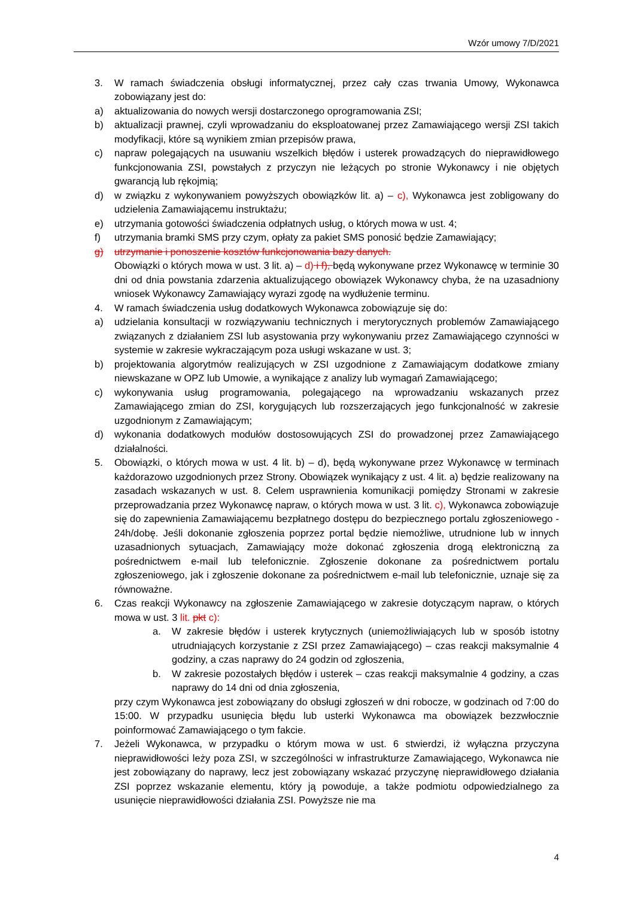Wzór umowy 7/D/2021
3. W ramach świadczenia obsługi informatycznej, przez cały czas trwania Umowy, Wykonawca zobowiązany jest do:
a) aktualizowania do nowych wersji dostarczonego oprogramowania ZSI;
b) aktualizacji prawnej, czyli wprowadzaniu do eksploatowanej przez Zamawiającego wersji ZSI takich modyfikacji, które są wynikiem zmian przepisów prawa,
c) napraw polegających na usuwaniu wszelkich błędów i usterek prowadzących do nieprawidłowego funkcjonowania ZSI, powstałych z przyczyn nie leżących po stronie Wykonawcy i nie objętych gwarancją lub rękojmią;
d) w związku z wykonywaniem powyższych obowiązków lit. a) – c), Wykonawca jest zobligowany do udzielenia Zamawiającemu instruktażu;
e) utrzymania gotowości świadczenia odpłatnych usług, o których mowa w ust. 4;
f) utrzymania bramki SMS przy czym, opłaty za pakiet SMS ponosić będzie Zamawiający;
g) utrzymanie i ponoszenie kosztów funkcjonowania bazy danych.
Obowiązki o których mowa w ust. 3 lit. a) – d) i f), będą wykonywane przez Wykonawcę w terminie 30 dni od dnia powstania zdarzenia aktualizującego obowiązek Wykonawcy chyba, że na uzasadniony wniosek Wykonawcy Zamawiający wyrazi zgodę na wydłużenie terminu.
4. W ramach świadczenia usług dodatkowych Wykonawca zobowiązuje się do:
a) udzielania konsultacji w rozwiązywaniu technicznych i merytorycznych problemów Zamawiającego związanych z działaniem ZSI lub asystowania przy wykonywaniu przez Zamawiającego czynności w systemie w zakresie wykraczającym poza usługi wskazane w ust. 3;
b) projektowania algorytmów realizujących w ZSI uzgodnione z Zamawiającym dodatkowe zmiany niewskazane w OPZ lub Umowie, a wynikające z analizy lub wymagań Zamawiającego;
c) wykonywania usług programowania, polegającego na wprowadzaniu wskazanych przez Zamawiającego zmian do ZSI, korygujących lub rozszerzających jego funkcjonalność w zakresie uzgodnionym z Zamawiającym;
d) wykonania dodatkowych modułów dostosowujących ZSI do prowadzonej przez Zamawiającego działalności.
5. Obowiązki, o których mowa w ust. 4 lit. b) – d), będą wykonywane przez Wykonawcę w terminach każdorazowo uzgodnionych przez Strony. Obowiązek wynikający z ust. 4 lit. a) będzie realizowany na zasadach wskazanych w ust. 8. Celem usprawnienia komunikacji pomiędzy Stronami w zakresie przeprowadzania przez Wykonawcę napraw, o których mowa w ust. 3 lit. c), Wykonawca zobowiązuje się do zapewnienia Zamawiającemu bezpłatnego dostępu do bezpiecznego portalu zgłoszeniowego - 24h/dobę. Jeśli dokonanie zgłoszenia poprzez portal będzie niemożliwe, utrudnione lub w innych uzasadnionych sytuacjach, Zamawiający może dokonać zgłoszenia drogą elektroniczną za pośrednictwem e-mail lub telefonicznie. Zgłoszenie dokonane za pośrednictwem portalu zgłoszeniowego, jak i zgłoszenie dokonane za pośrednictwem e-mail lub telefonicznie, uznaje się za równoważne.
6. Czas reakcji Wykonawcy na zgłoszenie Zamawiającego w zakresie dotyczącym napraw, o których mowa w ust. 3 lit. pkt c):
a. W zakresie błędów i usterek krytycznych (uniemożliwiających lub w sposób istotny utrudniających korzystanie z ZSI przez Zamawiającego) – czas reakcji maksymalnie 4 godziny, a czas naprawy do 24 godzin od zgłoszenia,
b. W zakresie pozostałych błędów i usterek – czas reakcji maksymalnie 4 godziny, a czas naprawy do 14 dni od dnia zgłoszenia,
przy czym Wykonawca jest zobowiązany do obsługi zgłoszeń w dni robocze, w godzinach od 7:00 do 15:00. W przypadku usunięcia błędu lub usterki Wykonawca ma obowiązek bezzwłocznie poinformować Zamawiającego o tym fakcie.
7. Jeżeli Wykonawca, w przypadku o którym mowa w ust. 6 stwierdzi, iż wyłączna przyczyna nieprawidłowości leży poza ZSI, w szczególności w infrastrukturze Zamawiającego, Wykonawca nie jest zobowiązany do naprawy, lecz jest zobowiązany wskazać przyczynę nieprawidłowego działania ZSI poprzez wskazanie elementu, który ją powoduje, a także podmiotu odpowiedzialnego za usunięcie nieprawidłowości działania ZSI. Powyższe nie ma
4